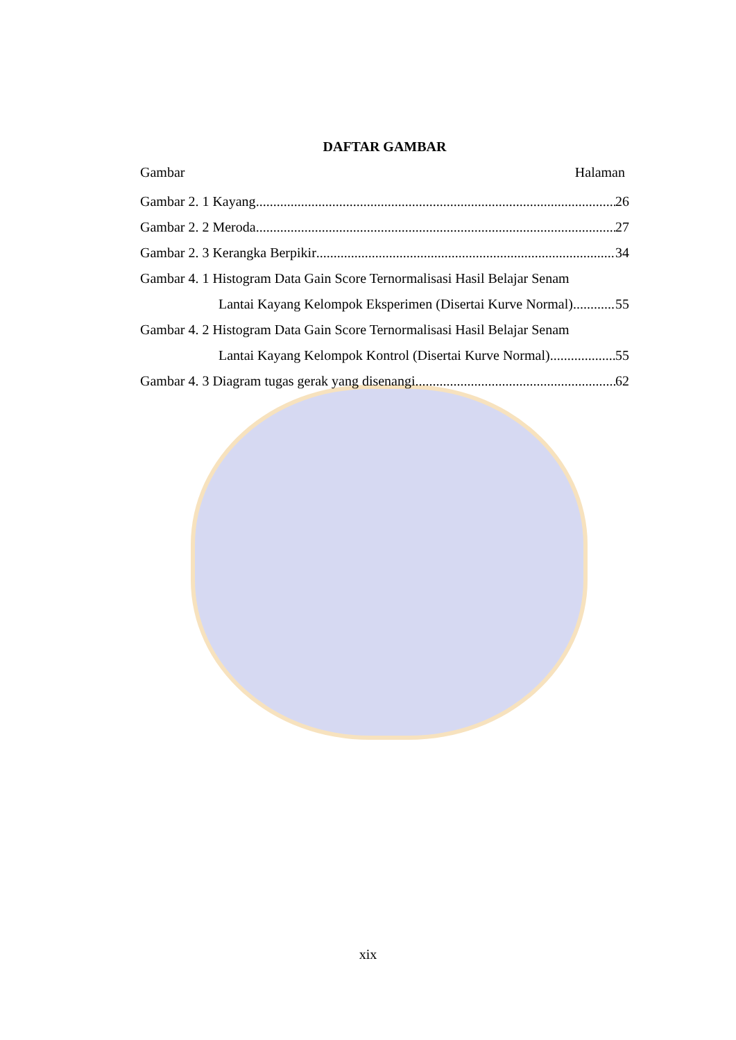DAFTAR GAMBAR
Gambar Halaman
Gambar 2. 1 Kayang 26
Gambar 2. 2 Meroda 27
Gambar 2. 3 Kerangka Berpikir 34
Gambar 4. 1 Histogram Data Gain Score Ternormalisasi Hasil Belajar Senam
Lantai Kayang Kelompok Eksperimen (Disertai Kurve Normal) 55
Gambar 4. 2 Histogram Data Gain Score Ternormalisasi Hasil Belajar Senam
Lantai Kayang Kelompok Kontrol (Disertai Kurve Normal) 55
Gambar 4. 3 Diagram tugas gerak yang disenangi. 62
xix